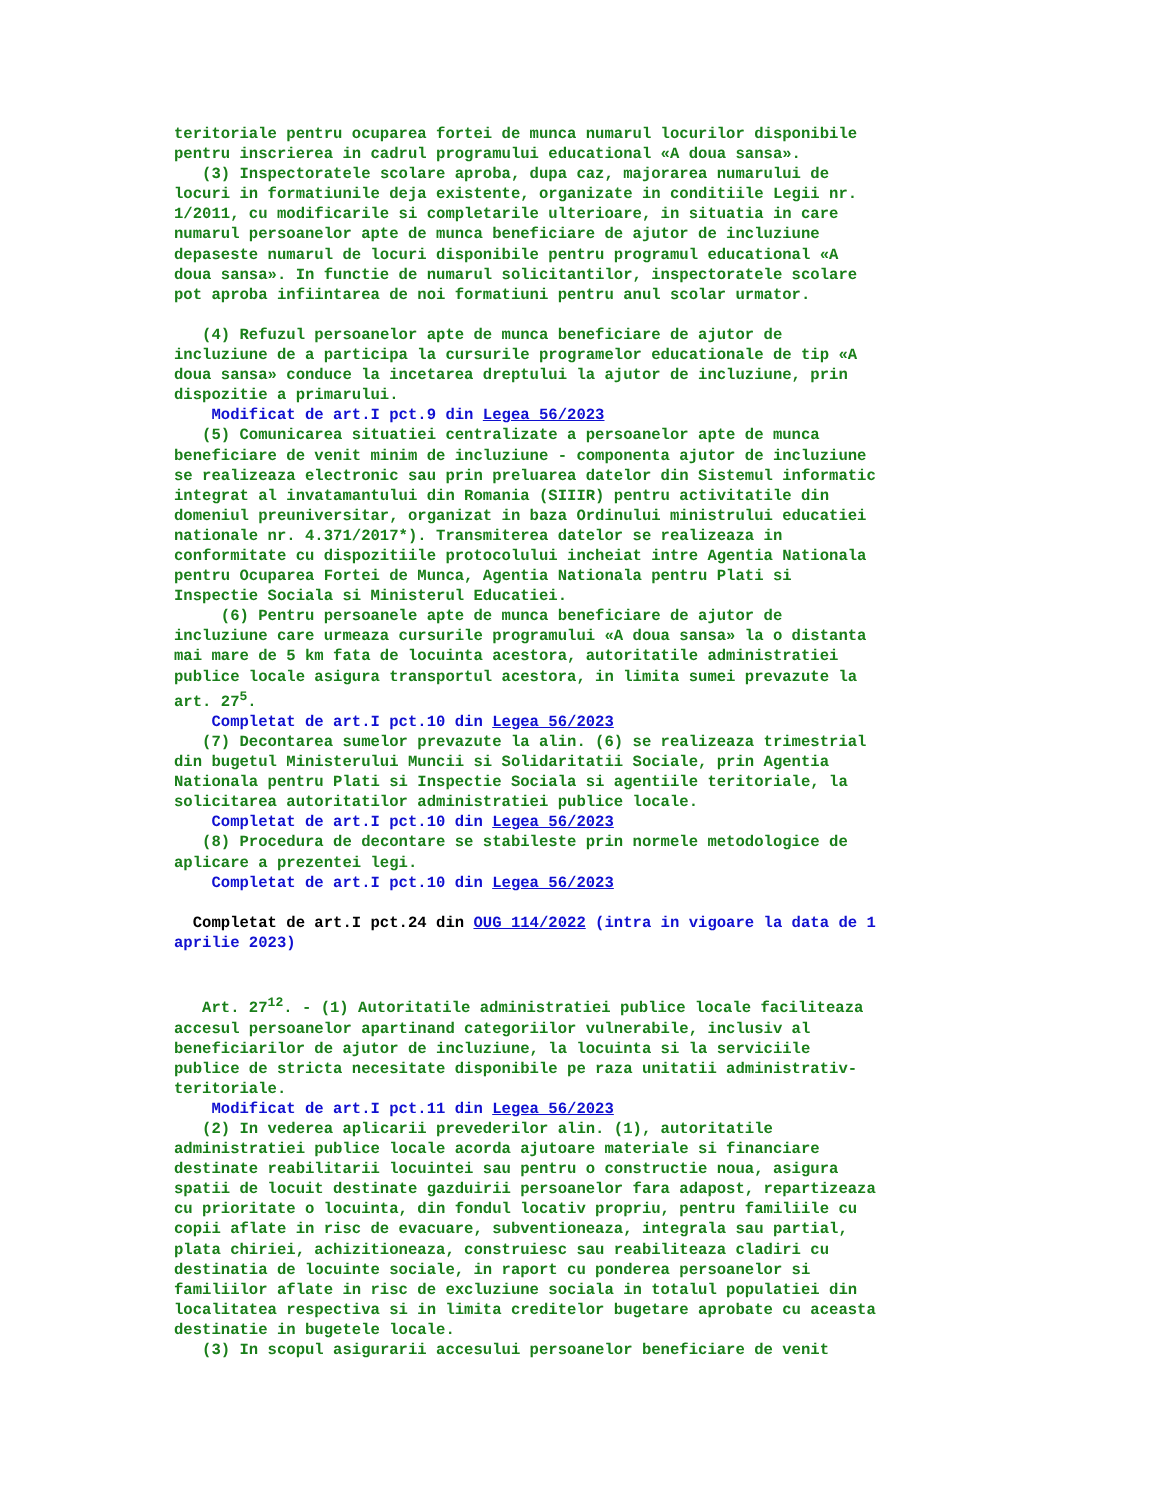teritoriale pentru ocuparea fortei de munca numarul locurilor disponibile pentru inscrierea in cadrul programului educational «A doua sansa». (3) Inspectoratele scolare aproba, dupa caz, majorarea numarului de locuri in formatiunile deja existente, organizate in conditiile Legii nr. 1/2011, cu modificarile si completarile ulterioare, in situatia in care numarul persoanelor apte de munca beneficiare de ajutor de incluziune depaseste numarul de locuri disponibile pentru programul educational «A doua sansa». In functie de numarul solicitantilor, inspectoratele scolare pot aproba infiintarea de noi formatiuni pentru anul scolar urmator. (4) Refuzul persoanelor apte de munca beneficiare de ajutor de incluziune de a participa la cursurile programelor educationale de tip «A doua sansa» conduce la incetarea dreptului la ajutor de incluziune, prin dispozitie a primarului. Modificat de art.I pct.9 din Legea 56/2023 (5) Comunicarea situatiei centralizate a persoanelor apte de munca beneficiare de venit minim de incluziune - componenta ajutor de incluziune se realizeaza electronic sau prin preluarea datelor din Sistemul informatic integrat al invatamantului din Romania (SIIIR) pentru activitatile din domeniul preuniversitar, organizat in baza Ordinului ministrului educatiei nationale nr. 4.371/2017*). Transmiterea datelor se realizeaza in conformitate cu dispozitiile protocolului incheiat intre Agentia Nationala pentru Ocuparea Fortei de Munca, Agentia Nationala pentru Plati si Inspectie Sociala si Ministerul Educatiei. (6) Pentru persoanele apte de munca beneficiare de ajutor de incluziune care urmeaza cursurile programului «A doua sansa» la o distanta mai mare de 5 km fata de locuinta acestora, autoritatile administratiei publice locale asigura transportul acestora, in limita sumei prevazute la art. 27<sup>5</sup>. Completat de art.I pct.10 din Legea 56/2023 (7) Decontarea sumelor prevazute la alin. (6) se realizeaza trimestrial din bugetul Ministerului Muncii si Solidaritatii Sociale, prin Agentia Nationala pentru Plati si Inspectie Sociala si agentiile teritoriale, la solicitarea autoritatilor administratiei publice locale. Completat de art.I pct.10 din Legea 56/2023 (8) Procedura de decontare se stabileste prin normele metodologice de aplicare a prezentei legi. Completat de art.I pct.10 din Legea 56/2023 Completat de art.I pct.24 din OUG 114/2022 (intra in vigoare la data de 1 aprilie 2023) Art. 27<sup>12</sup>. - (1) Autoritatile administratiei publice locale faciliteaza accesul persoanelor apartinand categoriilor vulnerabile, inclusiv al beneficiarilor de ajutor de incluziune, la locuinta si la serviciile publice de stricta necesitate disponibile pe raza unitatii administrativ- teritoriale. Modificat de art.I pct.11 din Legea 56/2023 (2) In vederea aplicarii prevederilor alin. (1), autoritatile administratiei publice locale acorda ajutoare materiale si financiare destinate reabilitarii locuintei sau pentru o constructie noua, asigura spatii de locuit destinate gazduirii persoanelor fara adapost, repartizeaza cu prioritate o locuinta, din fondul locativ propriu, pentru familiile cu copii aflate in risc de evacuare, subventioneaza, integrala sau partial, plata chiriei, achizitioneaza, construiesc sau reabiliteaza cladiri cu destinatia de locuinte sociale, in raport cu ponderea persoanelor si familiilor aflate in risc de excluziune sociala in totalul populatiei din localitatea respectiva si in limita creditelor bugetare aprobate cu aceasta destinatie in bugetele locale. (3) In scopul asigurarii accesului persoanelor beneficiare de venit